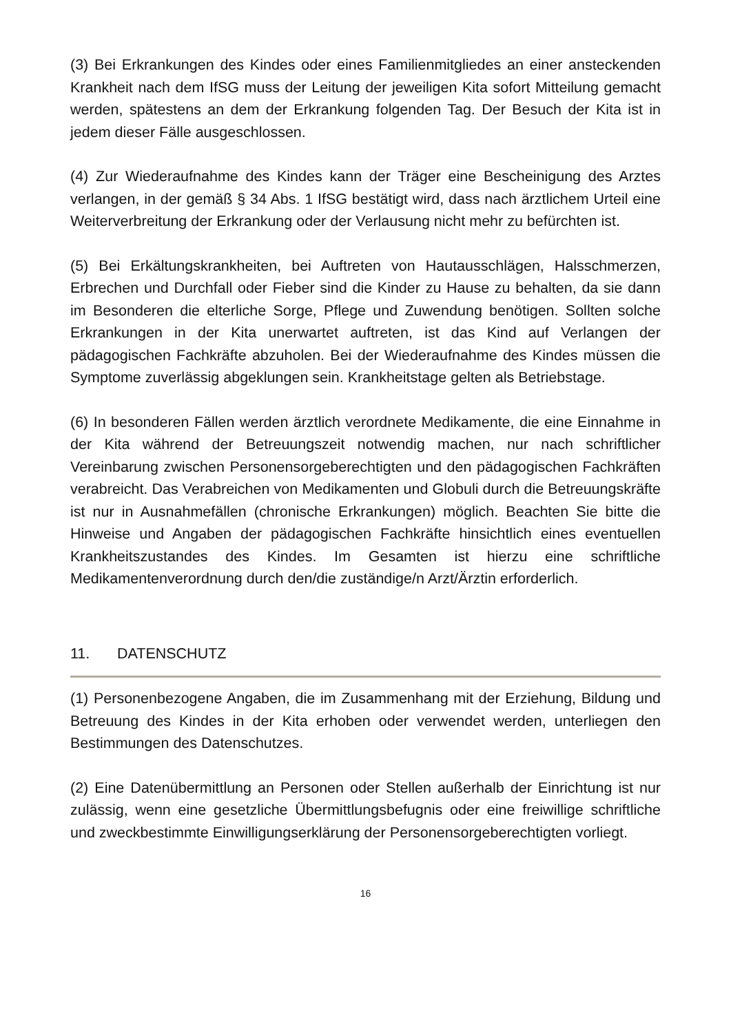(3) Bei Erkrankungen des Kindes oder eines Familienmitgliedes an einer ansteckenden Krankheit nach dem IfSG muss der Leitung der jeweiligen Kita sofort Mitteilung gemacht werden, spätestens an dem der Erkrankung folgenden Tag. Der Besuch der Kita ist in jedem dieser Fälle ausgeschlossen.
(4) Zur Wiederaufnahme des Kindes kann der Träger eine Bescheinigung des Arztes verlangen, in der gemäß § 34 Abs. 1 IfSG bestätigt wird, dass nach ärztlichem Urteil eine Weiterverbreitung der Erkrankung oder der Verlausung nicht mehr zu befürchten ist.
(5) Bei Erkältungskrankheiten, bei Auftreten von Hautausschlägen, Halsschmerzen, Erbrechen und Durchfall oder Fieber sind die Kinder zu Hause zu behalten, da sie dann im Besonderen die elterliche Sorge, Pflege und Zuwendung benötigen. Sollten solche Erkrankungen in der Kita unerwartet auftreten, ist das Kind auf Verlangen der pädagogischen Fachkräfte abzuholen. Bei der Wiederaufnahme des Kindes müssen die Symptome zuverlässig abgeklungen sein. Krankheitstage gelten als Betriebstage.
(6) In besonderen Fällen werden ärztlich verordnete Medikamente, die eine Einnahme in der Kita während der Betreuungszeit notwendig machen, nur nach schriftlicher Vereinbarung zwischen Personensorgeberechtigten und den pädagogischen Fachkräften verabreicht. Das Verabreichen von Medikamenten und Globuli durch die Betreuungskräfte ist nur in Ausnahmefällen (chronische Erkrankungen) möglich. Beachten Sie bitte die Hinweise und Angaben der pädagogischen Fachkräfte hinsichtlich eines eventuellen Krankheitszustandes des Kindes. Im Gesamten ist hierzu eine schriftliche Medikamentenverordnung durch den/die zuständige/n Arzt/Ärztin erforderlich.
11. DATENSCHUTZ
(1) Personenbezogene Angaben, die im Zusammenhang mit der Erziehung, Bildung und Betreuung des Kindes in der Kita erhoben oder verwendet werden, unterliegen den Bestimmungen des Datenschutzes.
(2) Eine Datenübermittlung an Personen oder Stellen außerhalb der Einrichtung ist nur zulässig, wenn eine gesetzliche Übermittlungsbefugnis oder eine freiwillige schriftliche und zweckbestimmte Einwilligungserklärung der Personensorgeberechtigten vorliegt.
16